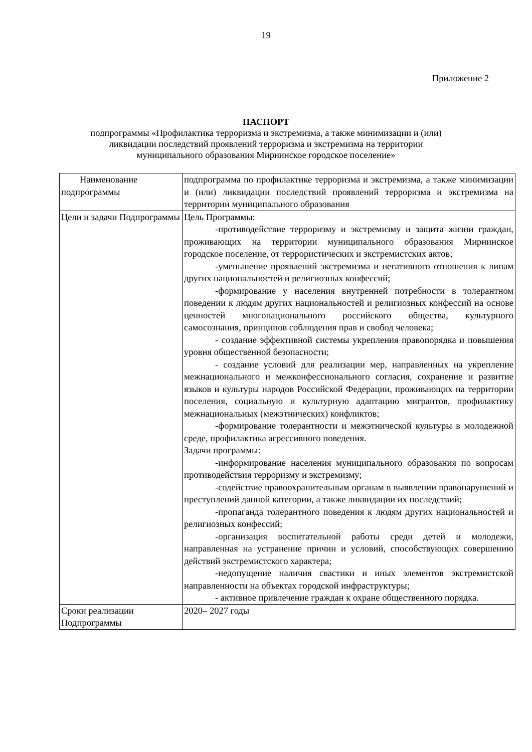19
Приложение 2
ПАСПОРТ
подпрограммы «Профилактика терроризма и экстремизма, а также минимизации и (или)
ликвидации последствий проявлений терроризма и экстремизма на территории
муниципального образования Мирнинское городское поселение»
| Наименование подпрограммы | подпрограмма по профилактике терроризма и экстремизма, а также минимизации и (или) ликвидации последствий проявлений терроризма и экстремизма на территории муниципального образования |
| Цели и задачи Подпрограммы | Цель Программы: -противодействие терроризму и экстремизму и защита жизни граждан, проживающих на территории муниципального образования Мирнинское городское поселение, от террористических и экстремистских актов; -уменьшение проявлений экстремизма и негативного отношения к липам других национальностей и религиозных конфессий; -формирование у населения внутренней потребности в толерантном поведении к людям других национальностей и религиозных конфессий на основе ценностей многонационального российского общества, культурного самосознания, принципов соблюдения прав и свобод человека; - создание эффективной системы укрепления правопорядка и повышения уровня общественной безопасности; - создание условий для реализации мер, направленных на укрепление межнационального и межконфессионального согласия, сохранение и развитие языков и культуры народов Российской Федерации, проживающих на территории поселения, социальную и культурную адаптацию мигрантов, профилактику межнациональных (межэтнических) конфликтов; -формирование толерантности и межэтнической культуры в молодежной среде, профилактика агрессивного поведения. Задачи программы: -информирование населения муниципального образования по вопросам противодействия терроризму и экстремизму; -содействие правоохранительным органам в выявлении правонарушений и преступлений данной категории, а также ликвидации их последствий; -пропаганда толерантного поведения к людям других национальностей и религиозных конфессий; -организация воспитательной работы среди детей и молодежи, направленная на устранение причин и условий, способствующих совершению действий экстремистского характера; -недопущение наличия свастики и иных элементов экстремистской направленности на объектах городской инфраструктуры; - активное привлечение граждан к охране общественного порядка. |
| Сроки реализации Подпрограммы | 2020– 2027 годы |